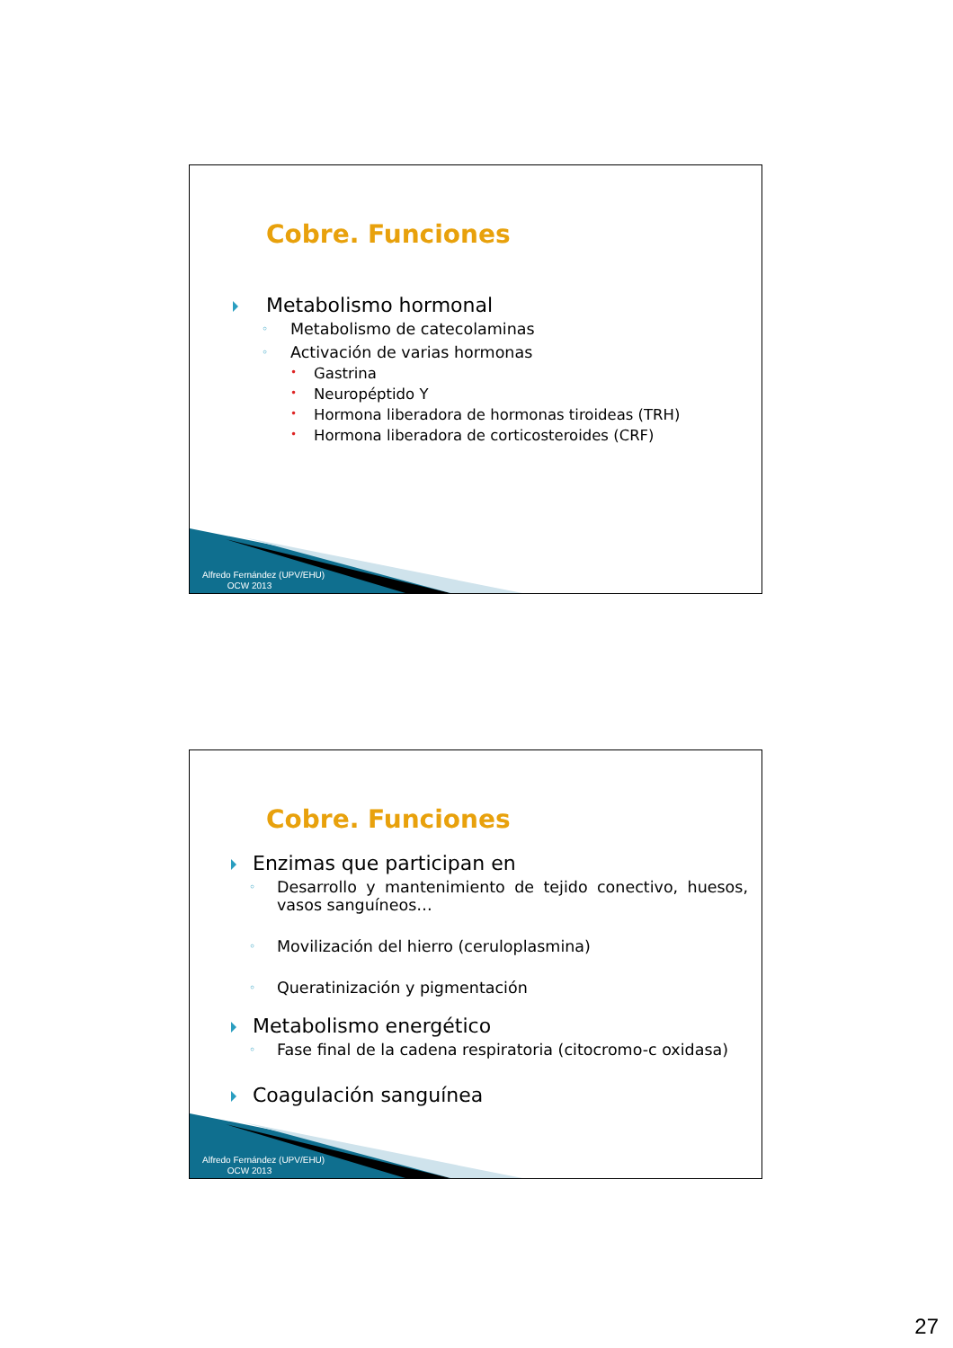Cobre. Funciones
Metabolismo hormonal
◦ Metabolismo de catecolaminas
◦ Activación de varias hormonas
• Gastrina
• Neuropéptido Y
• Hormona liberadora de hormonas tiroideas (TRH)
• Hormona liberadora de corticosteroides (CRF)
Alfredo Fernández (UPV/EHU)
OCW 2013
Cobre. Funciones
Enzimas que participan en
◦ Desarrollo y mantenimiento de tejido conectivo, huesos, vasos sanguíneos…
◦ Movilización del hierro (ceruloplasmina)
◦ Queratinización y pigmentación
Metabolismo energético
◦ Fase final de la cadena respiratoria (citocromo-c oxidasa)
Coagulación sanguínea
Alfredo Fernández (UPV/EHU)
OCW 2013
27